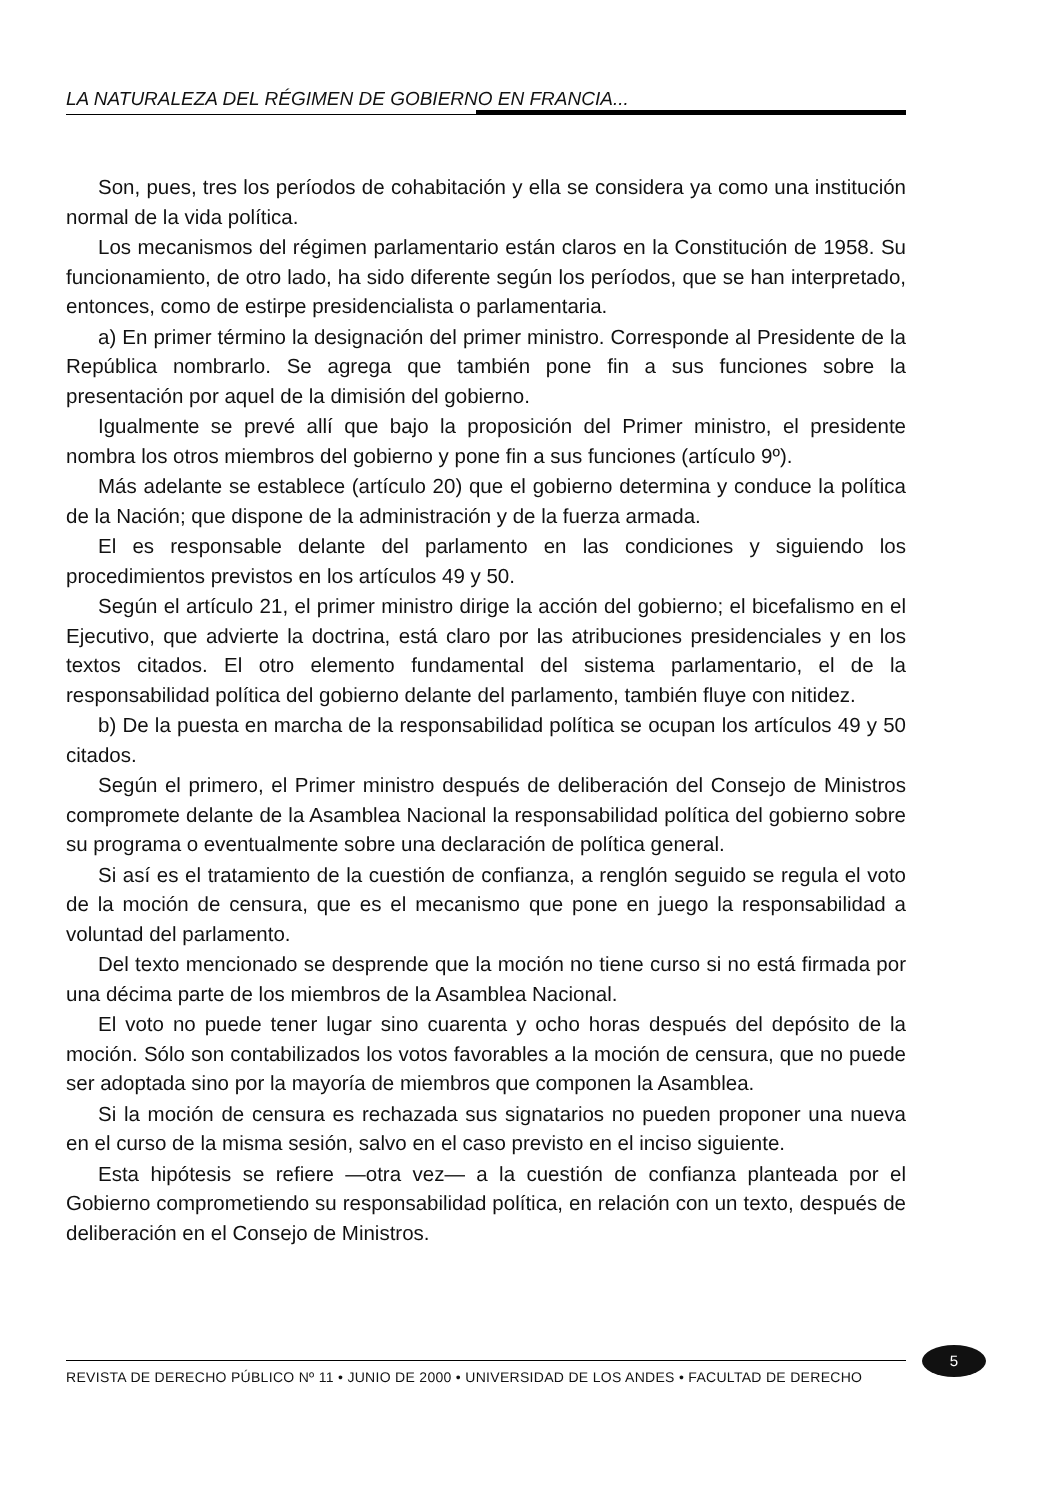LA NATURALEZA DEL RÉGIMEN DE GOBIERNO EN FRANCIA...
Son, pues, tres los períodos de cohabitación y ella se considera ya como una institución normal de la vida política.
Los mecanismos del régimen parlamentario están claros en la Constitución de 1958. Su funcionamiento, de otro lado, ha sido diferente según los períodos, que se han interpretado, entonces, como de estirpe presidencialista o parlamentaria.
a) En primer término la designación del primer ministro. Corresponde al Presidente de la República nombrarlo. Se agrega que también pone fin a sus funciones sobre la presentación por aquel de la dimisión del gobierno.
Igualmente se prevé allí que bajo la proposición del Primer ministro, el presidente nombra los otros miembros del gobierno y pone fin a sus funciones (artículo 9º).
Más adelante se establece (artículo 20) que el gobierno determina y conduce la política de la Nación; que dispone de la administración y de la fuerza armada.
El es responsable delante del parlamento en las condiciones y siguiendo los procedimientos previstos en los artículos 49 y 50.
Según el artículo 21, el primer ministro dirige la acción del gobierno; el bicefalismo en el Ejecutivo, que advierte la doctrina, está claro por las atribuciones presidenciales y en los textos citados. El otro elemento fundamental del sistema parlamentario, el de la responsabilidad política del gobierno delante del parlamento, también fluye con nitidez.
b) De la puesta en marcha de la responsabilidad política se ocupan los artículos 49 y 50 citados.
Según el primero, el Primer ministro después de deliberación del Consejo de Ministros compromete delante de la Asamblea Nacional la responsabilidad política del gobierno sobre su programa o eventualmente sobre una declaración de política general.
Si así es el tratamiento de la cuestión de confianza, a renglón seguido se regula el voto de la moción de censura, que es el mecanismo que pone en juego la responsabilidad a voluntad del parlamento.
Del texto mencionado se desprende que la moción no tiene curso si no está firmada por una décima parte de los miembros de la Asamblea Nacional.
El voto no puede tener lugar sino cuarenta y ocho horas después del depósito de la moción. Sólo son contabilizados los votos favorables a la moción de censura, que no puede ser adoptada sino por la mayoría de miembros que componen la Asamblea.
Si la moción de censura es rechazada sus signatarios no pueden proponer una nueva en el curso de la misma sesión, salvo en el caso previsto en el inciso siguiente.
Esta hipótesis se refiere —otra vez— a la cuestión de confianza planteada por el Gobierno comprometiendo su responsabilidad política, en relación con un texto, después de deliberación en el Consejo de Ministros.
5
REVISTA DE DERECHO PÚBLICO Nº 11 • JUNIO DE 2000 • UNIVERSIDAD DE LOS ANDES • FACULTAD DE DERECHO